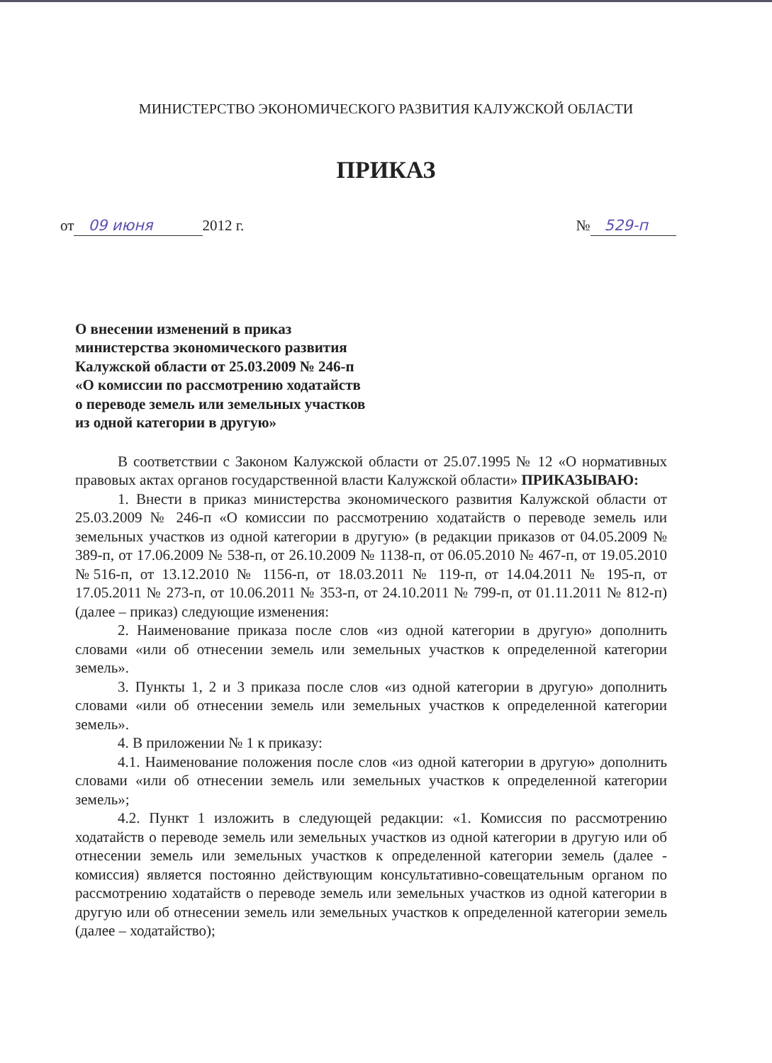МИНИСТЕРСТВО ЭКОНОМИЧЕСКОГО РАЗВИТИЯ КАЛУЖСКОЙ ОБЛАСТИ
ПРИКАЗ
от 09 июня 2012 г. № 529-п
О внесении изменений в приказ
министерства экономического развития
Калужской области от 25.03.2009 № 246-п
«О комиссии по рассмотрению ходатайств
о переводе земель или земельных участков
из одной категории в другую»
В соответствии с Законом Калужской области от 25.07.1995 № 12 «О нормативных правовых актах органов государственной власти Калужской области» ПРИКАЗЫВАЮ:
1. Внести в приказ министерства экономического развития Калужской области от 25.03.2009 № 246-п «О комиссии по рассмотрению ходатайств о переводе земель или земельных участков из одной категории в другую» (в редакции приказов от 04.05.2009 № 389-п, от 17.06.2009 № 538-п, от 26.10.2009 № 1138-п, от 06.05.2010 № 467-п, от 19.05.2010 №516-п, от 13.12.2010 № 1156-п, от 18.03.2011 № 119-п, от 14.04.2011 № 195-п, от 17.05.2011 № 273-п, от 10.06.2011 № 353-п, от 24.10.2011 № 799-п, от 01.11.2011 № 812-п) (далее – приказ) следующие изменения:
2. Наименование приказа после слов «из одной категории в другую» дополнить словами «или об отнесении земель или земельных участков к определенной категории земель».
3. Пункты 1, 2 и 3 приказа после слов «из одной категории в другую» дополнить словами «или об отнесении земель или земельных участков к определенной категории земель».
4. В приложении № 1 к приказу:
4.1. Наименование положения после слов «из одной категории в другую» дополнить словами «или об отнесении земель или земельных участков к определенной категории земель»;
4.2. Пункт 1 изложить в следующей редакции: «1. Комиссия по рассмотрению ходатайств о переводе земель или земельных участков из одной категории в другую или об отнесении земель или земельных участков к определенной категории земель (далее - комиссия) является постоянно действующим консультативно-совещательным органом по рассмотрению ходатайств о переводе земель или земельных участков из одной категории в другую или об отнесении земель или земельных участков к определенной категории земель (далее – ходатайство);